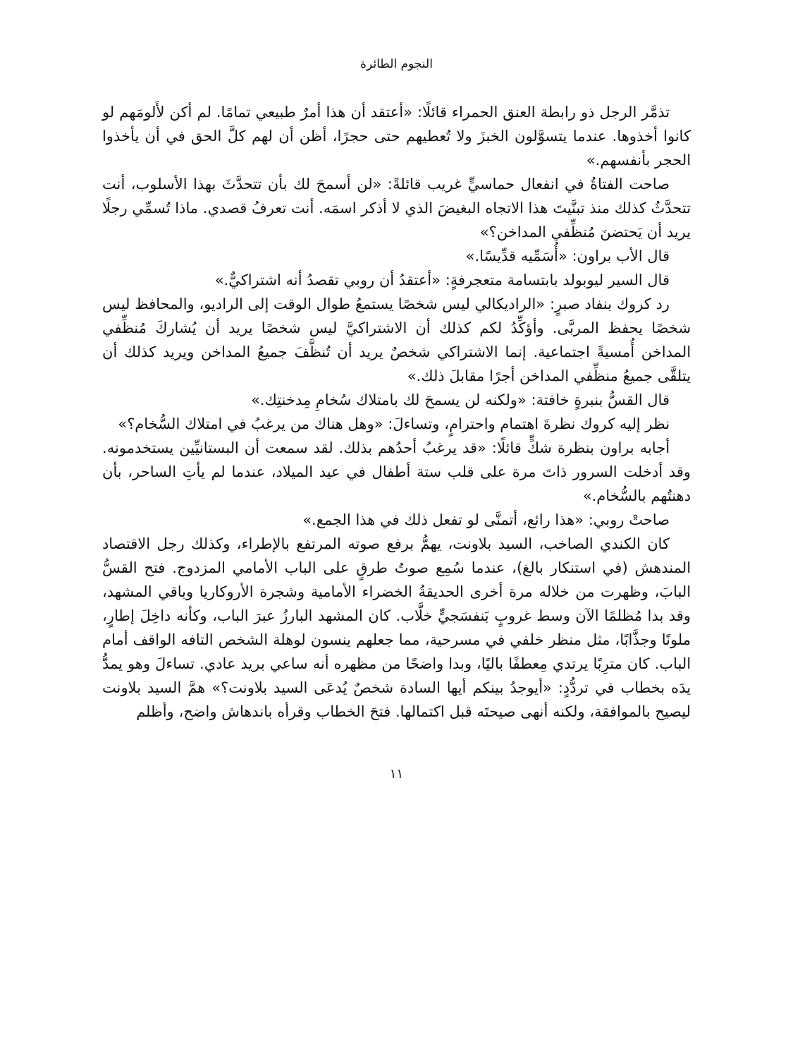النجوم الطائرة
تذمَّر الرجل ذو رابطة العنق الحمراء قائلًا: «أعتقد أن هذا أمرٌ طبيعي تمامًا. لم أكن لأَلومَهم لو كانوا أخذوها. عندما يتسوَّلون الخبزَ ولا تُعطيهم حتى حجرًا، أظن أن لهم كلَّ الحق في أن يأخذوا الحجر بأنفسهم.»
صاحت الفتاةُ في انفعال حماسيٍّ غريب قائلةً: «لن أسمحَ لك بأن تتحدَّثَ بهذا الأسلوب، أنت تتحدَّثُ كذلك منذ تبنَّيتَ هذا الاتجاه البغيضَ الذي لا أذكر اسمَه. أنت تعرفُ قصدي. ماذا تُسمِّي رجلًا يريد أن يَحتضنَ مُنظِّفي المداخن؟»
قال الأب براون: «أُسَمِّيه قدِّيسًا.»
قال السير ليوبولد بابتسامة متعجرفةٍ: «أعتقدُ أن روبي تقصدُ أنه اشتراكيٌّ.»
رد كروك بنفاد صبرٍ: «الراديكالي ليس شخصًا يستمعُ طوال الوقت إلى الراديو، والمحافظ ليس شخصًا يحفظ المربَّى. وأؤكِّدُ لكم كذلك أن الاشتراكيَّ ليس شخصًا يريد أن يُشاركَ مُنظِّفي المداخن أُمسيةً اجتماعية. إنما الاشتراكي شخصٌ يريد أن تُنظَّفَ جميعُ المداخن ويريد كذلك أن يتلقَّى جميعُ منظِّفي المداخن أجرًا مقابلَ ذلك.»
قال القسُّ بنبرةٍ خافتة: «ولكنه لن يسمحَ لك بامتلاك سُخامِ مِدخنتِك.»
نظر إليه كروك نظرةَ اهتمام واحترامٍ، وتساءلَ: «وهل هناك من يرغبُ في امتلاك السُّخام؟»
أجابه براون بنظرة شكٍّ قائلًا: «قد يرغبُ أحدُهم بذلك. لقد سمعت أن البستانيِّين يستخدمونه. وقد أدخلت السرور ذاتَ مرة على قلب ستة أطفال في عيد الميلاد، عندما لم يأتِ الساحر، بأن دهنتُهم بالسُّخام.»
صاحتْ روبي: «هذا رائع، أتمنَّى لو تفعل ذلك في هذا الجمع.»
كان الكندي الصاخب، السيد بلاونت، يهمُّ برفع صوته المرتفع بالإطراء، وكذلك رجل الاقتصاد المندهش (في استنكار بالغ)، عندما سُمِع صوتُ طرقٍ على الباب الأمامي المزدوج. فتح القسُّ البابَ، وظهرت من خلاله مرة أخرى الحديقةُ الخضراء الأمامية وشجرة الأروكاريا وباقي المشهد، وقد بدا مُظلمًا الآن وسط غروبٍ بَنفسَجيٍّ خلَّاب. كان المشهد البارزُ عبرَ الباب، وكأنه داخِلَ إطارٍ، ملونًا وجذَّابًا، مثل منظر خلفي في مسرحية، مما جعلهم ينسون لوهلة الشخص التافه الواقف أمام الباب. كان مترِبًا يرتدي مِعطفًا باليًا، وبدا واضحًا من مظهره أنه ساعي بريد عادي. تساءلَ وهو يمدُّ يدَه بخطاب في تردُّدٍ: «أيوجدُ بينكم أيها السادة شخصٌ يُدعَى السيد بلاونت؟» همَّ السيد بلاونت ليصيح بالموافقة، ولكنه أنهى صيحتَه قبل اكتمالها. فتحَ الخطاب وقرأه باندهاش واضح، وأظلم
١١